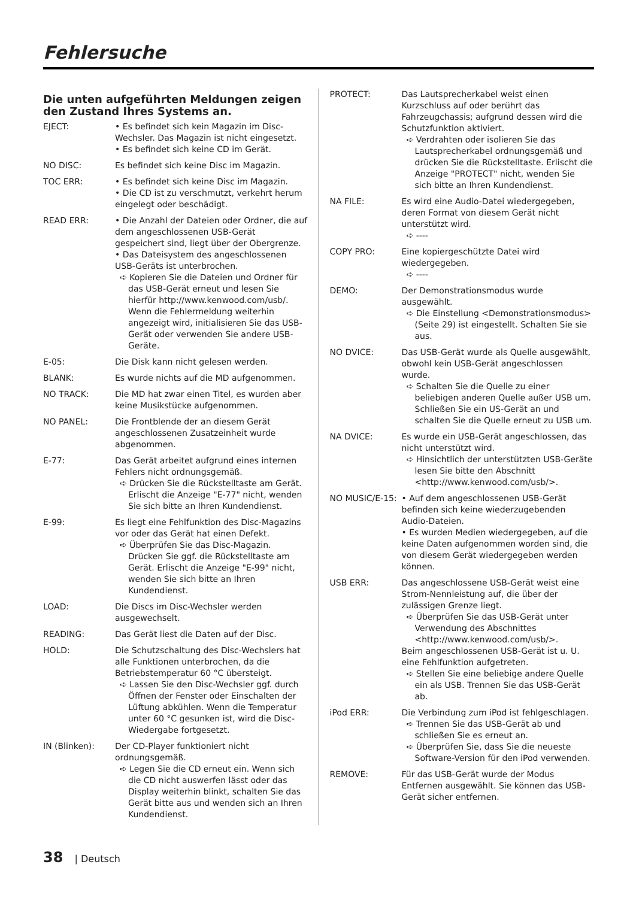Fehlersuche
Die unten aufgeführten Meldungen zeigen den Zustand Ihres Systems an.
EJECT: • Es befindet sich kein Magazin im Disc-Wechsler. Das Magazin ist nicht eingesetzt.
• Es befindet sich keine CD im Gerät.
NO DISC: Es befindet sich keine Disc im Magazin.
TOC ERR: • Es befindet sich keine Disc im Magazin.
• Die CD ist zu verschmutzt, verkehrt herum eingelegt oder beschädigt.
READ ERR: • Die Anzahl der Dateien oder Ordner, die auf dem angeschlossenen USB-Gerät gespeichert sind, liegt über der Obergrenze.
• Das Dateisystem des angeschlossenen USB-Geräts ist unterbrochen.
➪ Kopieren Sie die Dateien und Ordner für das USB-Gerät erneut und lesen Sie hierfür http://www.kenwood.com/usb/. Wenn die Fehlermeldung weiterhin angezeigt wird, initialisieren Sie das USB-Gerät oder verwenden Sie andere USB-Geräte.
E-05: Die Disk kann nicht gelesen werden.
BLANK: Es wurde nichts auf die MD aufgenommen.
NO TRACK: Die MD hat zwar einen Titel, es wurden aber keine Musikstücke aufgenommen.
NO PANEL: Die Frontblende der an diesem Gerät angeschlossenen Zusatzeinheit wurde abgenommen.
E-77: Das Gerät arbeitet aufgrund eines internen Fehlers nicht ordnungsgemäß.
➪ Drücken Sie die Rückstelltaste am Gerät. Erlischt die Anzeige "E-77" nicht, wenden Sie sich bitte an Ihren Kundendienst.
E-99: Es liegt eine Fehlfunktion des Disc-Magazins vor oder das Gerät hat einen Defekt.
➪ Überprüfen Sie das Disc-Magazin. Drücken Sie ggf. die Rückstelltaste am Gerät. Erlischt die Anzeige "E-99" nicht, wenden Sie sich bitte an Ihren Kundendienst.
LOAD: Die Discs im Disc-Wechsler werden ausgewechselt.
READING: Das Gerät liest die Daten auf der Disc.
HOLD: Die Schutzschaltung des Disc-Wechslers hat alle Funktionen unterbrochen, da die Betriebstemperatur 60 °C übersteigt.
➪ Lassen Sie den Disc-Wechsler ggf. durch Öffnen der Fenster oder Einschalten der Lüftung abkühlen. Wenn die Temperatur unter 60 °C gesunken ist, wird die Disc-Wiedergabe fortgesetzt.
IN (Blinken): Der CD-Player funktioniert nicht ordnungsgemäß.
➪ Legen Sie die CD erneut ein. Wenn sich die CD nicht auswerfen lässt oder das Display weiterhin blinkt, schalten Sie das Gerät bitte aus und wenden sich an Ihren Kundendienst.
PROTECT: Das Lautsprecherkabel weist einen Kurzschluss auf oder berührt das Fahrzeugchassis; aufgrund dessen wird die Schutzfunktion aktiviert.
➪ Verdrahten oder isolieren Sie das Lautsprecherkabel ordnungsgemäß und drücken Sie die Rückstelltaste. Erlischt die Anzeige "PROTECT" nicht, wenden Sie sich bitte an Ihren Kundendienst.
NA FILE: Es wird eine Audio-Datei wiedergegeben, deren Format von diesem Gerät nicht unterstützt wird.
➪ ----
COPY PRO: Eine kopiergeschützte Datei wird wiedergegeben.
➪ ----
DEMO: Der Demonstrationsmodus wurde ausgewählt.
➪ Die Einstellung <Demonstrationsmodus> (Seite 29) ist eingestellt. Schalten Sie sie aus.
NO DVICE: Das USB-Gerät wurde als Quelle ausgewählt, obwohl kein USB-Gerät angeschlossen wurde.
➪ Schalten Sie die Quelle zu einer beliebigen anderen Quelle außer USB um. Schließen Sie ein US-Gerät an und schalten Sie die Quelle erneut zu USB um.
NA DVICE: Es wurde ein USB-Gerät angeschlossen, das nicht unterstützt wird.
➪ Hinsichtlich der unterstützten USB-Geräte lesen Sie bitte den Abschnitt <http://www.kenwood.com/usb/>.
NO MUSIC/E-15: • Auf dem angeschlossenen USB-Gerät befinden sich keine wiederzugebenden Audio-Dateien.
• Es wurden Medien wiedergegeben, auf die keine Daten aufgenommen worden sind, die von diesem Gerät wiedergegeben werden können.
USB ERR: Das angeschlossene USB-Gerät weist eine Strom-Nennleistung auf, die über der zulässigen Grenze liegt.
➪ Überprüfen Sie das USB-Gerät unter Verwendung des Abschnittes <http://www.kenwood.com/usb/>.
Beim angeschlossenen USB-Gerät ist u. U. eine Fehlfunktion aufgetreten.
➪ Stellen Sie eine beliebige andere Quelle ein als USB. Trennen Sie das USB-Gerät ab.
iPod ERR: Die Verbindung zum iPod ist fehlgeschlagen.
➪ Trennen Sie das USB-Gerät ab und schließen Sie es erneut an.
➪ Überprüfen Sie, dass Sie die neueste Software-Version für den iPod verwenden.
REMOVE: Für das USB-Gerät wurde der Modus Entfernen ausgewählt. Sie können das USB-Gerät sicher entfernen.
38 | Deutsch